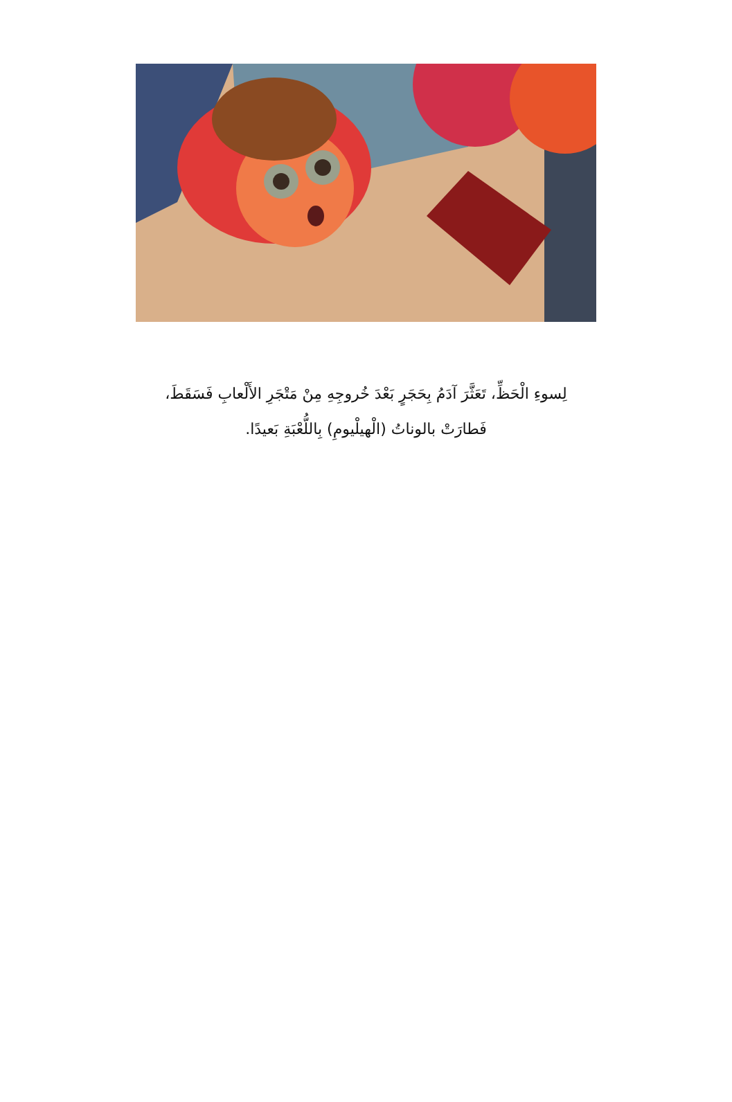لِسوءِ الْحَظِّ، تَعَثَّرَ آدَمُ بِحَجَرٍ بَعْدَ خُروجِهِ مِنْ مَتْجَرِ الأَلْعابِ فَسَقَطَ،
فَطارَتْ بالوناتُ (الْهيلْيومِ) بِاللُّعْبَةِ بَعيدًا.